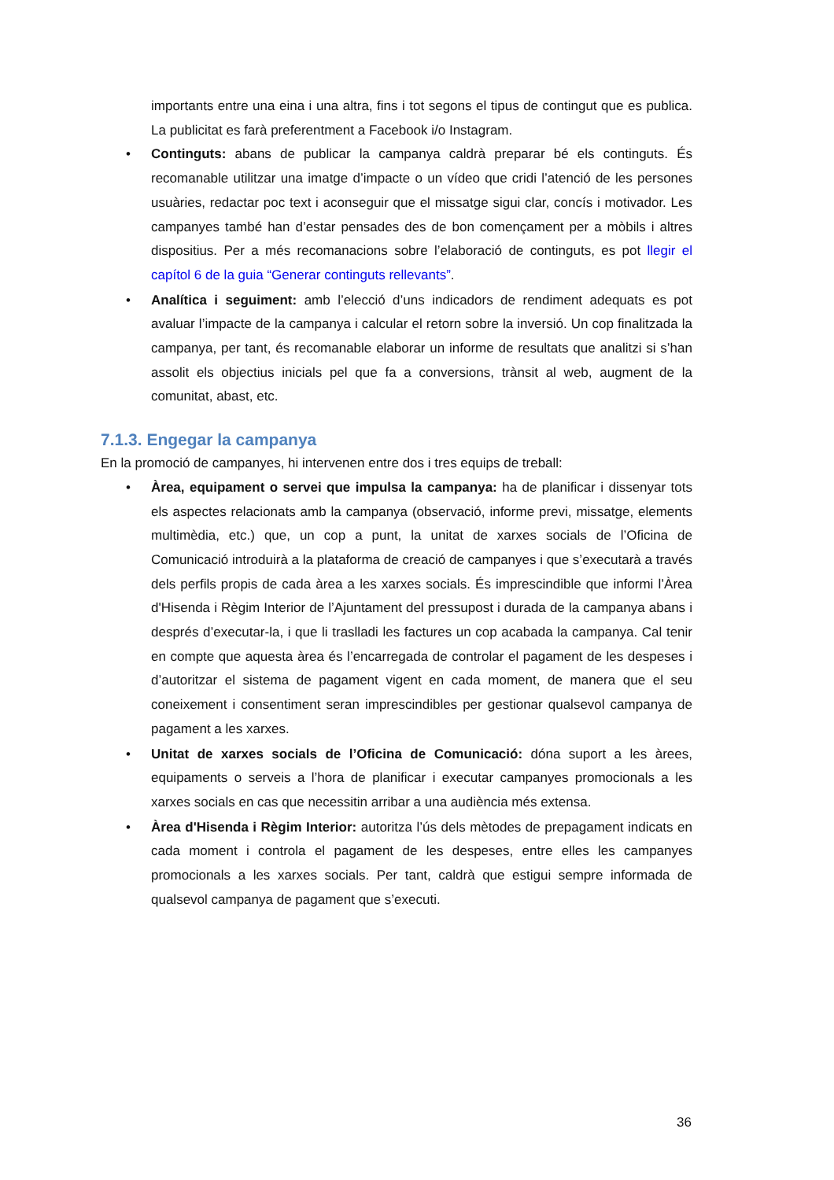importants entre una eina i una altra, fins i tot segons el tipus de contingut que es publica. La publicitat es farà preferentment a Facebook i/o Instagram.
• Continguts: abans de publicar la campanya caldrà preparar bé els continguts. És recomanable utilitzar una imatge d’impacte o un vídeo que cridi l’atenció de les persones usuàries, redactar poc text i aconseguir que el missatge sigui clar, concís i motivador. Les campanyes també han d’estar pensades des de bon començament per a mòbils i altres dispositius. Per a més recomanacions sobre l’elaboració de continguts, es pot llegir el capítol 6 de la guia “Generar continguts rellevants”.
• Analítica i seguiment: amb l’elecció d’uns indicadors de rendiment adequats es pot avaluar l’impacte de la campanya i calcular el retorn sobre la inversió. Un cop finalitzada la campanya, per tant, és recomanable elaborar un informe de resultats que analitzi si s’han assolit els objectius inicials pel que fa a conversions, trànsit al web, augment de la comunitat, abast, etc.
7.1.3. Engegar la campanya
En la promoció de campanyes, hi intervenen entre dos i tres equips de treball:
• Àrea, equipament o servei que impulsa la campanya: ha de planificar i dissenyar tots els aspectes relacionats amb la campanya (observació, informe previ, missatge, elements multimèdia, etc.) que, un cop a punt, la unitat de xarxes socials de l’Oficina de Comunicació introduirà a la plataforma de creació de campanyes i que s’executarà a través dels perfils propis de cada àrea a les xarxes socials. És imprescindible que informi l’Àrea d'Hisenda i Règim Interior de l’Ajuntament del pressupost i durada de la campanya abans i després d’executar-la, i que li traslladi les factures un cop acabada la campanya. Cal tenir en compte que aquesta àrea és l’encarregada de controlar el pagament de les despeses i d’autoritzar el sistema de pagament vigent en cada moment, de manera que el seu coneixement i consentiment seran imprescindibles per gestionar qualsevol campanya de pagament a les xarxes.
• Unitat de xarxes socials de l’Oficina de Comunicació: dóna suport a les àrees, equipaments o serveis a l’hora de planificar i executar campanyes promocionals a les xarxes socials en cas que necessitin arribar a una audiència més extensa.
• Àrea d'Hisenda i Règim Interior: autoritza l’ús dels mètodes de prepagament indicats en cada moment i controla el pagament de les despeses, entre elles les campanyes promocionals a les xarxes socials. Per tant, caldrà que estigui sempre informada de qualsevol campanya de pagament que s’executi.
36